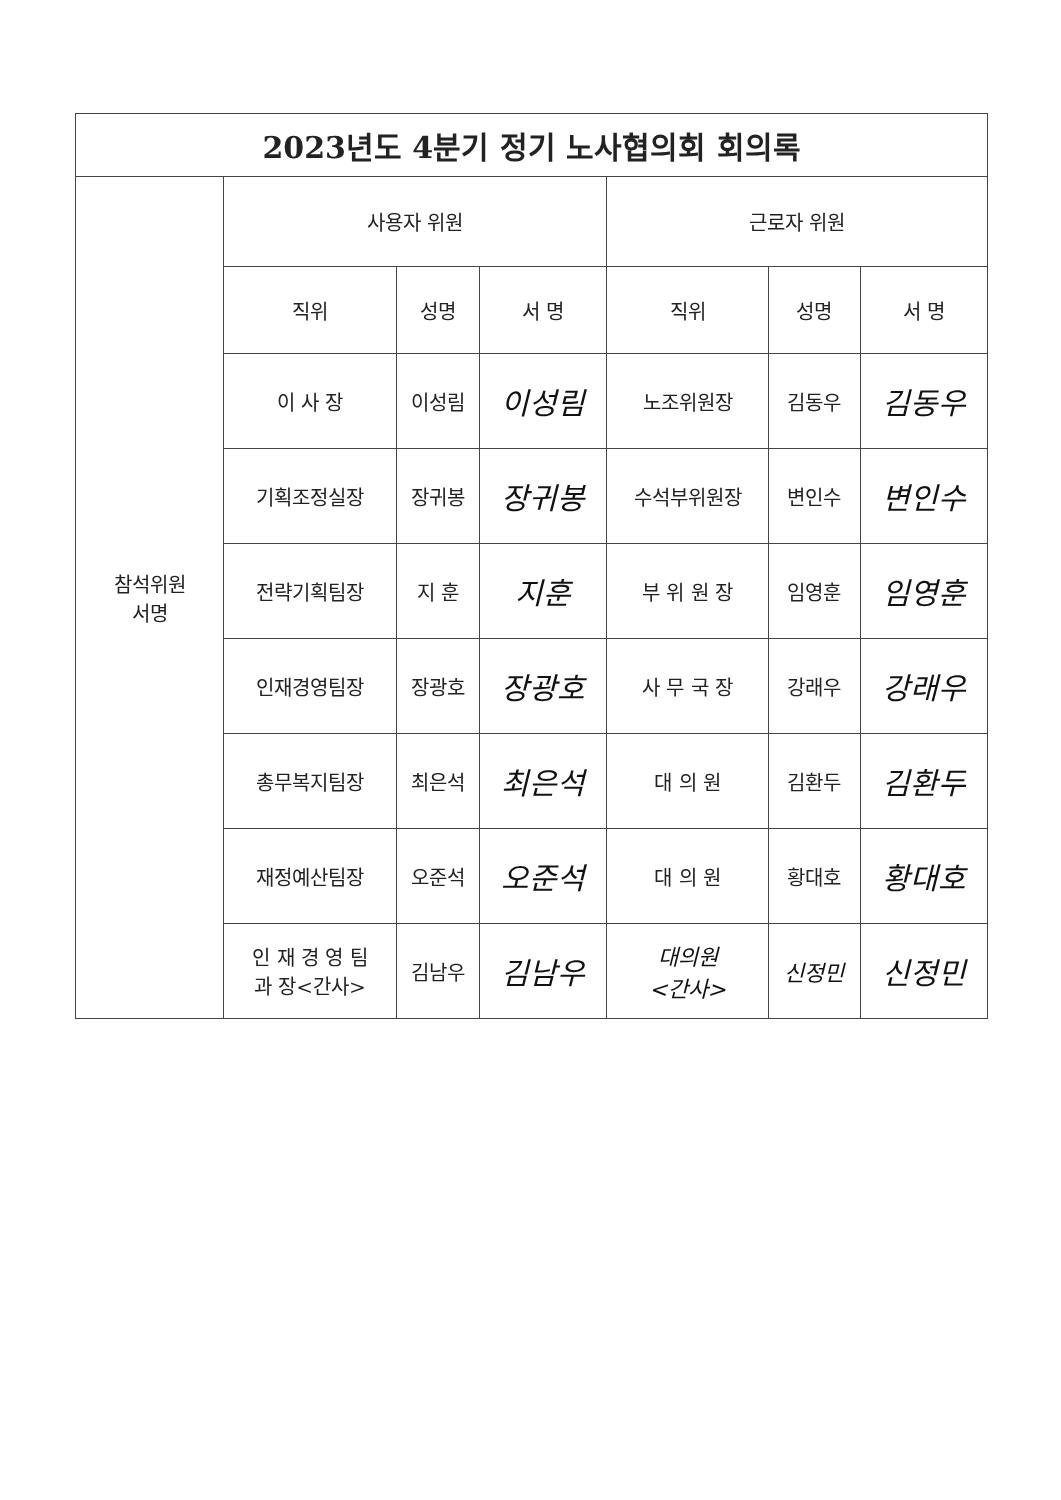| 2023년도 4분기 정기 노사협의회 회의록 | | | | | | |
| --- | --- | --- | --- | --- | --- | --- |
| 참석위원 서명 | 사용자 위원 | | | 근로자 위원 | | |
| | 직위 | 성명 | 서 명 | 직위 | 성명 | 서 명 |
| | 이 사 장 | 이성림 | 이성림 | 노조위원장 | 김동우 | 김동우 |
| | 기획조정실장 | 장귀봉 | 장귀봉 | 수석부위원장 | 변인수 | 변인수 |
| | 전략기획팀장 | 지 훈 | 지훈 | 부 위 원 장 | 임영훈 | 임영훈 |
| | 인재경영팀장 | 장광호 | 장광호 | 사 무 국 장 | 강래우 | 강래우 |
| | 총무복지팀장 | 최은석 | 최은석 | 대 의 원 | 김환두 | 김환두 |
| | 재정예산팀장 | 오준석 | 오준석 | 대 의 원 | 황대호 | 황대호 |
| | 인 재 경 영 팀 과 장<간사> | 김남우 | 김남우 | 대의원 <간사> | 신정민 | 신정민 |